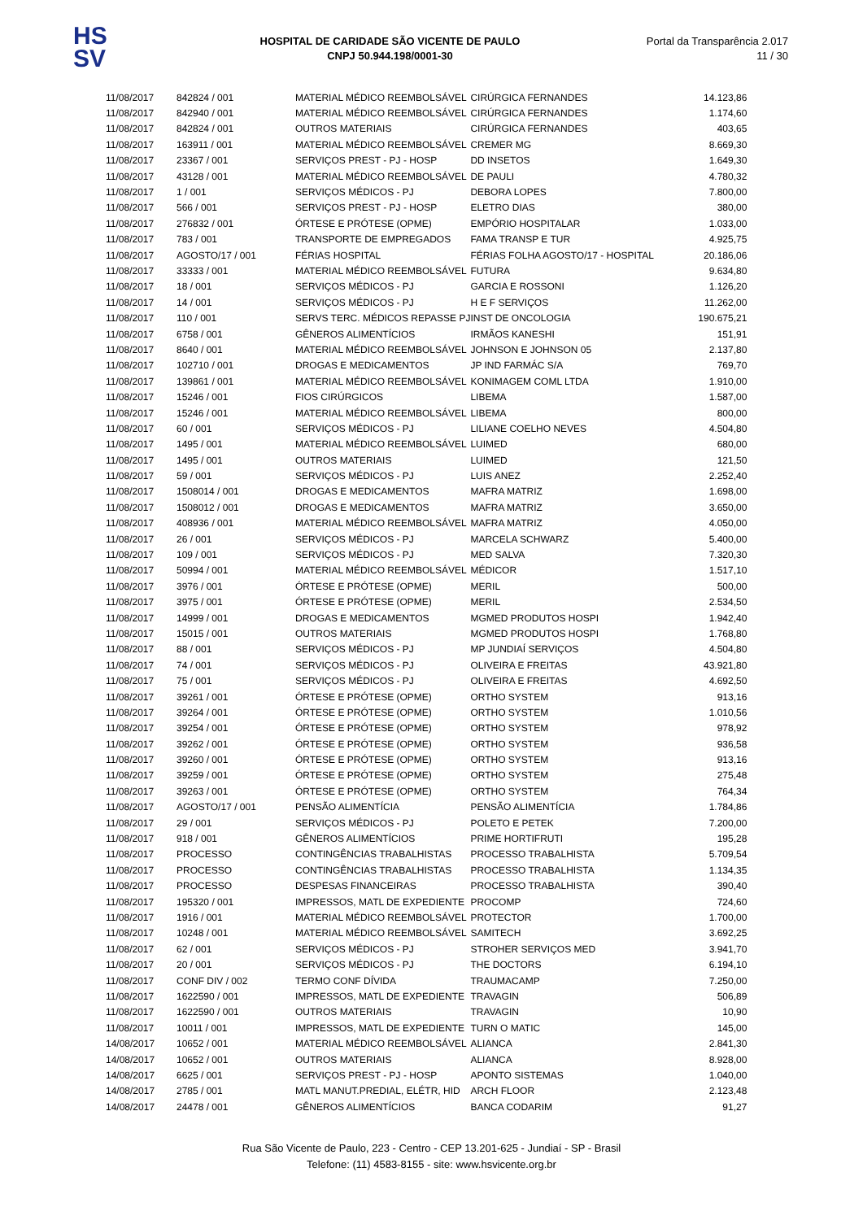HS
SV
HOSPITAL DE CARIDADE SÃO VICENTE DE PAULO
CNPJ 50.944.198/0001-30
Portal da Transparência 2.017
11 / 30
| 11/08/2017 | 842824 / 001 | MATERIAL MÉDICO REEMBOLSÁVEL | CIRÚRGICA FERNANDES | 14.123,86 |
| 11/08/2017 | 842940 / 001 | MATERIAL MÉDICO REEMBOLSÁVEL | CIRÚRGICA FERNANDES | 1.174,60 |
| 11/08/2017 | 842824 / 001 | OUTROS MATERIAIS | CIRÚRGICA FERNANDES | 403,65 |
| 11/08/2017 | 163911 / 001 | MATERIAL MÉDICO REEMBOLSÁVEL | CREMER MG | 8.669,30 |
| 11/08/2017 | 23367 / 001 | SERVIÇOS PREST - PJ - HOSP | DD INSETOS | 1.649,30 |
| 11/08/2017 | 43128 / 001 | MATERIAL MÉDICO REEMBOLSÁVEL | DE PAULI | 4.780,32 |
| 11/08/2017 | 1 / 001 | SERVIÇOS MÉDICOS - PJ | DEBORA LOPES | 7.800,00 |
| 11/08/2017 | 566 / 001 | SERVIÇOS PREST - PJ - HOSP | ELETRO DIAS | 380,00 |
| 11/08/2017 | 276832 / 001 | ÓRTESE E PRÓTESE (OPME) | EMPÓRIO HOSPITALAR | 1.033,00 |
| 11/08/2017 | 783 / 001 | TRANSPORTE DE EMPREGADOS | FAMA TRANSP E TUR | 4.925,75 |
| 11/08/2017 | AGOSTO/17 / 001 | FÉRIAS HOSPITAL | FÉRIAS FOLHA AGOSTO/17 - HOSPITAL | 20.186,06 |
| 11/08/2017 | 33333 / 001 | MATERIAL MÉDICO REEMBOLSÁVEL | FUTURA | 9.634,80 |
| 11/08/2017 | 18 / 001 | SERVIÇOS MÉDICOS - PJ | GARCIA E ROSSONI | 1.126,20 |
| 11/08/2017 | 14 / 001 | SERVIÇOS MÉDICOS - PJ | H E F SERVIÇOS | 11.262,00 |
| 11/08/2017 | 110 / 001 | SERVS TERC. MÉDICOS REPASSE PJ | INST DE ONCOLOGIA | 190.675,21 |
| 11/08/2017 | 6758 / 001 | GÊNEROS ALIMENTÍCIOS | IRMÃOS KANESHI | 151,91 |
| 11/08/2017 | 8640 / 001 | MATERIAL MÉDICO REEMBOLSÁVEL | JOHNSON E JOHNSON 05 | 2.137,80 |
| 11/08/2017 | 102710 / 001 | DROGAS E MEDICAMENTOS | JP IND FARMÁC S/A | 769,70 |
| 11/08/2017 | 139861 / 001 | MATERIAL MÉDICO REEMBOLSÁVEL | KONIMAGEM COML LTDA | 1.910,00 |
| 11/08/2017 | 15246 / 001 | FIOS CIRÚRGICOS | LIBEMA | 1.587,00 |
| 11/08/2017 | 15246 / 001 | MATERIAL MÉDICO REEMBOLSÁVEL | LIBEMA | 800,00 |
| 11/08/2017 | 60 / 001 | SERVIÇOS MÉDICOS - PJ | LILIANE COELHO NEVES | 4.504,80 |
| 11/08/2017 | 1495 / 001 | MATERIAL MÉDICO REEMBOLSÁVEL | LUIMED | 680,00 |
| 11/08/2017 | 1495 / 001 | OUTROS MATERIAIS | LUIMED | 121,50 |
| 11/08/2017 | 59 / 001 | SERVIÇOS MÉDICOS - PJ | LUIS ANEZ | 2.252,40 |
| 11/08/2017 | 1508014 / 001 | DROGAS E MEDICAMENTOS | MAFRA MATRIZ | 1.698,00 |
| 11/08/2017 | 1508012 / 001 | DROGAS E MEDICAMENTOS | MAFRA MATRIZ | 3.650,00 |
| 11/08/2017 | 408936 / 001 | MATERIAL MÉDICO REEMBOLSÁVEL | MAFRA MATRIZ | 4.050,00 |
| 11/08/2017 | 26 / 001 | SERVIÇOS MÉDICOS - PJ | MARCELA SCHWARZ | 5.400,00 |
| 11/08/2017 | 109 / 001 | SERVIÇOS MÉDICOS - PJ | MED SALVA | 7.320,30 |
| 11/08/2017 | 50994 / 001 | MATERIAL MÉDICO REEMBOLSÁVEL | MÉDICOR | 1.517,10 |
| 11/08/2017 | 3976 / 001 | ÓRTESE E PRÓTESE (OPME) | MERIL | 500,00 |
| 11/08/2017 | 3975 / 001 | ÓRTESE E PRÓTESE (OPME) | MERIL | 2.534,50 |
| 11/08/2017 | 14999 / 001 | DROGAS E MEDICAMENTOS | MGMED PRODUTOS HOSPI | 1.942,40 |
| 11/08/2017 | 15015 / 001 | OUTROS MATERIAIS | MGMED PRODUTOS HOSPI | 1.768,80 |
| 11/08/2017 | 88 / 001 | SERVIÇOS MÉDICOS - PJ | MP JUNDIAÍ SERVIÇOS | 4.504,80 |
| 11/08/2017 | 74 / 001 | SERVIÇOS MÉDICOS - PJ | OLIVEIRA E FREITAS | 43.921,80 |
| 11/08/2017 | 75 / 001 | SERVIÇOS MÉDICOS - PJ | OLIVEIRA E FREITAS | 4.692,50 |
| 11/08/2017 | 39261 / 001 | ÓRTESE E PRÓTESE (OPME) | ORTHO SYSTEM | 913,16 |
| 11/08/2017 | 39264 / 001 | ÓRTESE E PRÓTESE (OPME) | ORTHO SYSTEM | 1.010,56 |
| 11/08/2017 | 39254 / 001 | ÓRTESE E PRÓTESE (OPME) | ORTHO SYSTEM | 978,92 |
| 11/08/2017 | 39262 / 001 | ÓRTESE E PRÓTESE (OPME) | ORTHO SYSTEM | 936,58 |
| 11/08/2017 | 39260 / 001 | ÓRTESE E PRÓTESE (OPME) | ORTHO SYSTEM | 913,16 |
| 11/08/2017 | 39259 / 001 | ÓRTESE E PRÓTESE (OPME) | ORTHO SYSTEM | 275,48 |
| 11/08/2017 | 39263 / 001 | ÓRTESE E PRÓTESE (OPME) | ORTHO SYSTEM | 764,34 |
| 11/08/2017 | AGOSTO/17 / 001 | PENSÃO ALIMENTÍCIA | PENSÃO ALIMENTÍCIA | 1.784,86 |
| 11/08/2017 | 29 / 001 | SERVIÇOS MÉDICOS - PJ | POLETO E PETEK | 7.200,00 |
| 11/08/2017 | 918 / 001 | GÊNEROS ALIMENTÍCIOS | PRIME HORTIFRUTI | 195,28 |
| 11/08/2017 | PROCESSO | CONTINGÊNCIAS TRABALHISTAS | PROCESSO TRABALHISTA | 5.709,54 |
| 11/08/2017 | PROCESSO | CONTINGÊNCIAS TRABALHISTAS | PROCESSO TRABALHISTA | 1.134,35 |
| 11/08/2017 | PROCESSO | DESPESAS FINANCEIRAS | PROCESSO TRABALHISTA | 390,40 |
| 11/08/2017 | 195320 / 001 | IMPRESSOS, MATL DE EXPEDIENTE | PROCOMP | 724,60 |
| 11/08/2017 | 1916 / 001 | MATERIAL MÉDICO REEMBOLSÁVEL | PROTECTOR | 1.700,00 |
| 11/08/2017 | 10248 / 001 | MATERIAL MÉDICO REEMBOLSÁVEL | SAMITECH | 3.692,25 |
| 11/08/2017 | 62 / 001 | SERVIÇOS MÉDICOS - PJ | STROHER SERVIÇOS MED | 3.941,70 |
| 11/08/2017 | 20 / 001 | SERVIÇOS MÉDICOS - PJ | THE DOCTORS | 6.194,10 |
| 11/08/2017 | CONF DIV / 002 | TERMO CONF DÍVIDA | TRAUMACAMP | 7.250,00 |
| 11/08/2017 | 1622590 / 001 | IMPRESSOS, MATL DE EXPEDIENTE | TRAVAGIN | 506,89 |
| 11/08/2017 | 1622590 / 001 | OUTROS MATERIAIS | TRAVAGIN | 10,90 |
| 11/08/2017 | 10011 / 001 | IMPRESSOS, MATL DE EXPEDIENTE | TURN O MATIC | 145,00 |
| 14/08/2017 | 10652 / 001 | MATERIAL MÉDICO REEMBOLSÁVEL | ALIANCA | 2.841,30 |
| 14/08/2017 | 10652 / 001 | OUTROS MATERIAIS | ALIANCA | 8.928,00 |
| 14/08/2017 | 6625 / 001 | SERVIÇOS PREST - PJ - HOSP | APONTO SISTEMAS | 1.040,00 |
| 14/08/2017 | 2785 / 001 | MATL MANUT.PREDIAL, ELÉTR, HID | ARCH FLOOR | 2.123,48 |
| 14/08/2017 | 24478 / 001 | GÊNEROS ALIMENTÍCIOS | BANCA CODARIM | 91,27 |
Rua São Vicente de Paulo, 223 - Centro - CEP 13.201-625 - Jundiaí - SP - Brasil
Telefone: (11) 4583-8155 - site: www.hsvicente.org.br